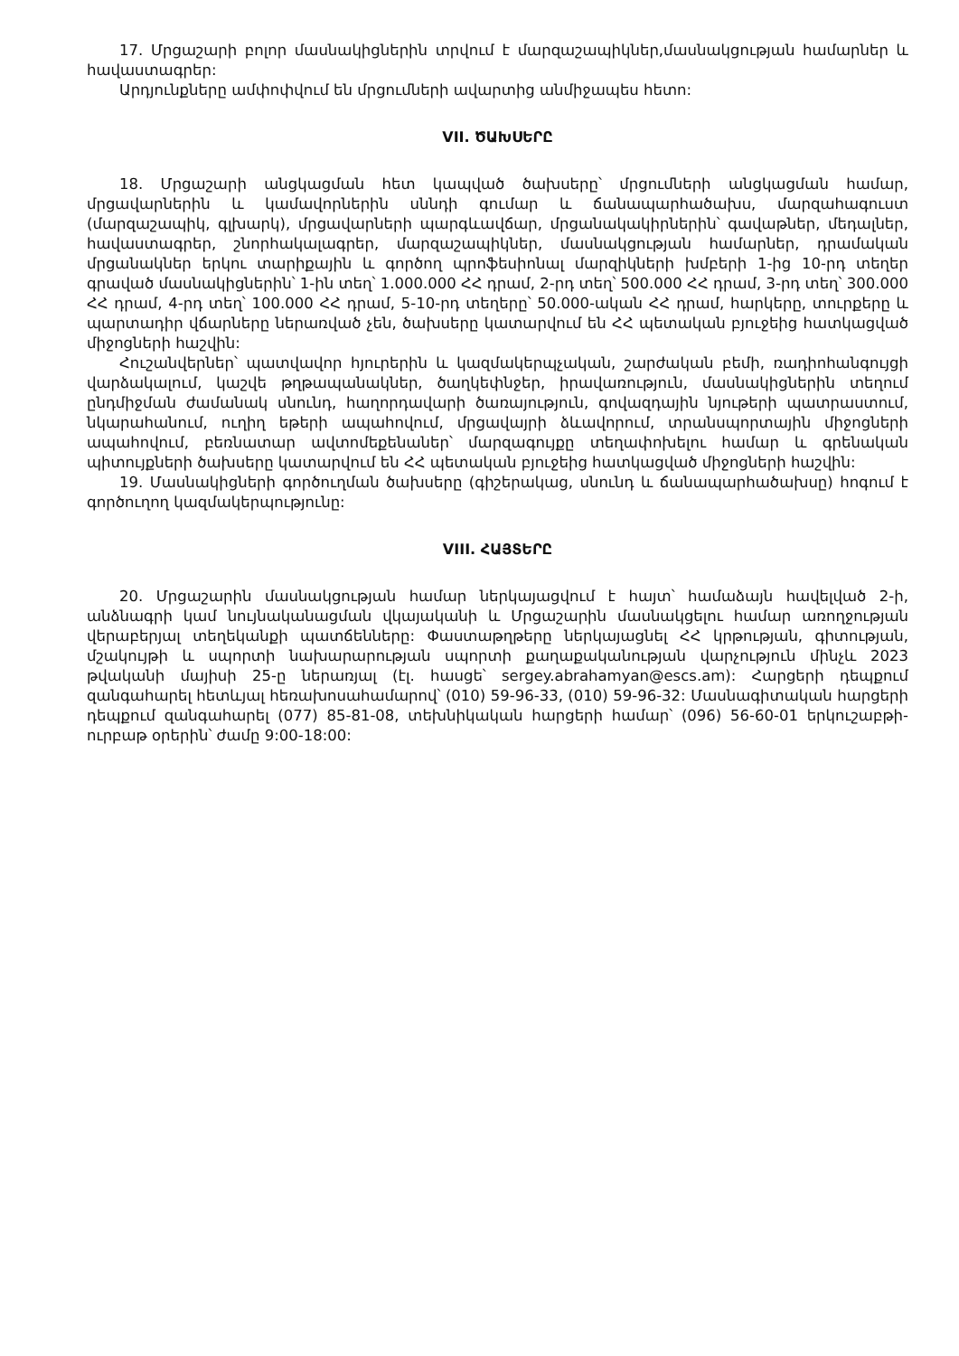17. Մրցաշարի բոլոր մասնակիցներին տրվում է մարզաշապիկներ,մասնակցության համարներ և հավաստագրեր:
Արդյունքները ամփոփվում են մրցումների ավարտից անմիջապես հետո:
VII. ԾԱԽՍԵՐԸ
18. Մրցաշարի անցկացման հետ կապված ծախսերը՝ մրցումների անցկացման համար, մրցավարներին և կամավորներին սննդի գումար և ճանապարհածախս, մարզահագուստ (մարզաշապիկ, գլխարկ), մրցավարների պարգևավճար, մրցանակակիրներին՝ գավաթներ, մեդալներ, հավաստագրեր, շնորհակալագրեր, մարզաշապիկներ, մասնակցության համարներ, դրամական մրցանակներ երկու տարիքային և գործող պրոֆեսիոնալ մարզիկների խմբերի 1-ից 10-րդ տեղեր գրաված մասնակիցներին՝ 1-ին տեղ՝ 1.000.000 ՀՀ դրամ, 2-րդ տեղ՝ 500.000 ՀՀ դրամ, 3-րդ տեղ՝ 300.000 ՀՀ դրամ, 4-րդ տեղ՝ 100.000 ՀՀ դրամ, 5-10-րդ տեղերը՝ 50.000-ական ՀՀ դրամ, հարկերը, տուրքերը և պարտադիր վճարները ներառված չեն, ծախսերը կատարվում են ՀՀ պետական բյուջեից հատկացված միջոցների հաշվին:
Հուշանվերներ՝ պատվավոր հյուրերին և կազմակերպչական, շարժական բեմի, ռադիոհանգույցի վարձակալում, կաշվե թղթապանակներ, ծաղկեփնջեր, իրավառություն, մասնակիցներին տեղում ընդմիջման ժամանակ սնունդ, հաղորդավարի ծառայություն, գովազդային նյութերի պատրաստում, նկարահանում, ուղիղ եթերի ապահովում, մրցավայրի ձևավորում, տրանսպորտային միջոցների ապահովում, բեռնատար ավտոմեքենաներ՝ մարզագույքը տեղափոխելու համար և գրենական պիտույքների ծախսերը կատարվում են ՀՀ պետական բյուջեից հատկացված միջոցների հաշվին:
19. Մասնակիցների գործուղման ծախսերը (գիշերակաց, սնունդ և ճանապարհածախսը) հոգում է գործուղող կազմակերպությունը:
VIII. ՀԱՅՏԵՐԸ
20. Մրցաշարին մասնակցության համար ներկայացվում է հայտ՝ համաձայն հավելված 2-ի, անձնագրի կամ նույնականացման վկայականի և Մրցաշարին մասնակցելու համար առողջության վերաբերյալ տեղեկանքի պատճենները: Փաստաթղթերը ներկայացնել ՀՀ կրթության, գիտության, մշակույթի և սպորտի նախարարության սպորտի քաղաքականության վարչություն մինչև 2023 թվականի մայիսի 25-ը ներառյալ (էլ. հասցե՝ sergey.abrahamyan@escs.am): Հարցերի դեպքում զանգահարել հետևյալ հեռախոսահամարով՝ (010) 59-96-33, (010) 59-96-32: Մասնագիտական հարցերի դեպքում զանգահարել (077) 85-81-08, տեխնիկական հարցերի համար՝ (096) 56-60-01 երկուշաբթի-ուրբաթ օրերին՝ ժամը 9:00-18:00: